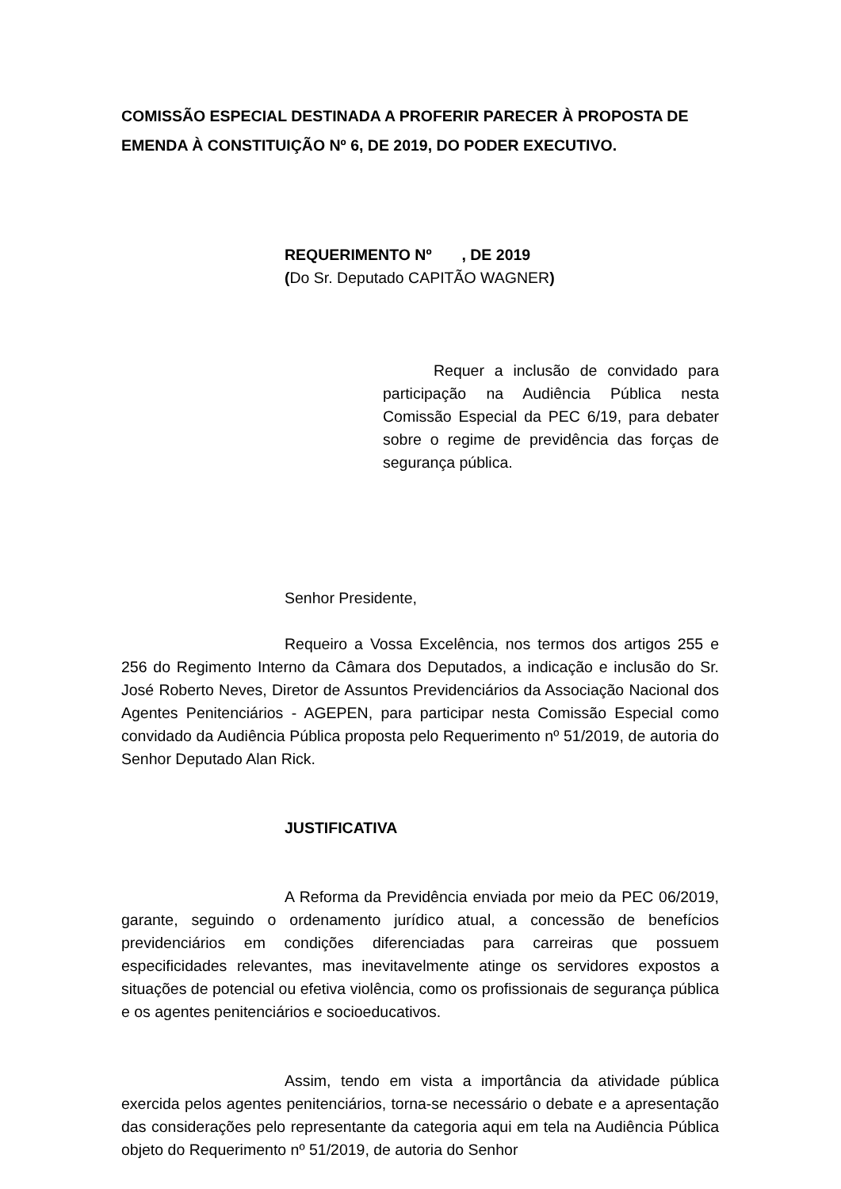COMISSÃO ESPECIAL DESTINADA A PROFERIR PARECER À PROPOSTA DE EMENDA À CONSTITUIÇÃO Nº 6, DE 2019, DO PODER EXECUTIVO.
REQUERIMENTO Nº , DE 2019
(Do Sr. Deputado CAPITÃO WAGNER)
Requer a inclusão de convidado para participação na Audiência Pública nesta Comissão Especial da PEC 6/19, para debater sobre o regime de previdência das forças de segurança pública.
Senhor Presidente,
Requeiro a Vossa Excelência, nos termos dos artigos 255 e 256 do Regimento Interno da Câmara dos Deputados, a indicação e inclusão do Sr. José Roberto Neves, Diretor de Assuntos Previdenciários da Associação Nacional dos Agentes Penitenciários - AGEPEN, para participar nesta Comissão Especial como convidado da Audiência Pública proposta pelo Requerimento nº 51/2019, de autoria do Senhor Deputado Alan Rick.
JUSTIFICATIVA
A Reforma da Previdência enviada por meio da PEC 06/2019, garante, seguindo o ordenamento jurídico atual, a concessão de benefícios previdenciários em condições diferenciadas para carreiras que possuem especificidades relevantes, mas inevitavelmente atinge os servidores expostos a situações de potencial ou efetiva violência, como os profissionais de segurança pública e os agentes penitenciários e socioeducativos.
Assim, tendo em vista a importância da atividade pública exercida pelos agentes penitenciários, torna-se necessário o debate e a apresentação das considerações pelo representante da categoria aqui em tela na Audiência Pública objeto do Requerimento nº 51/2019, de autoria do Senhor